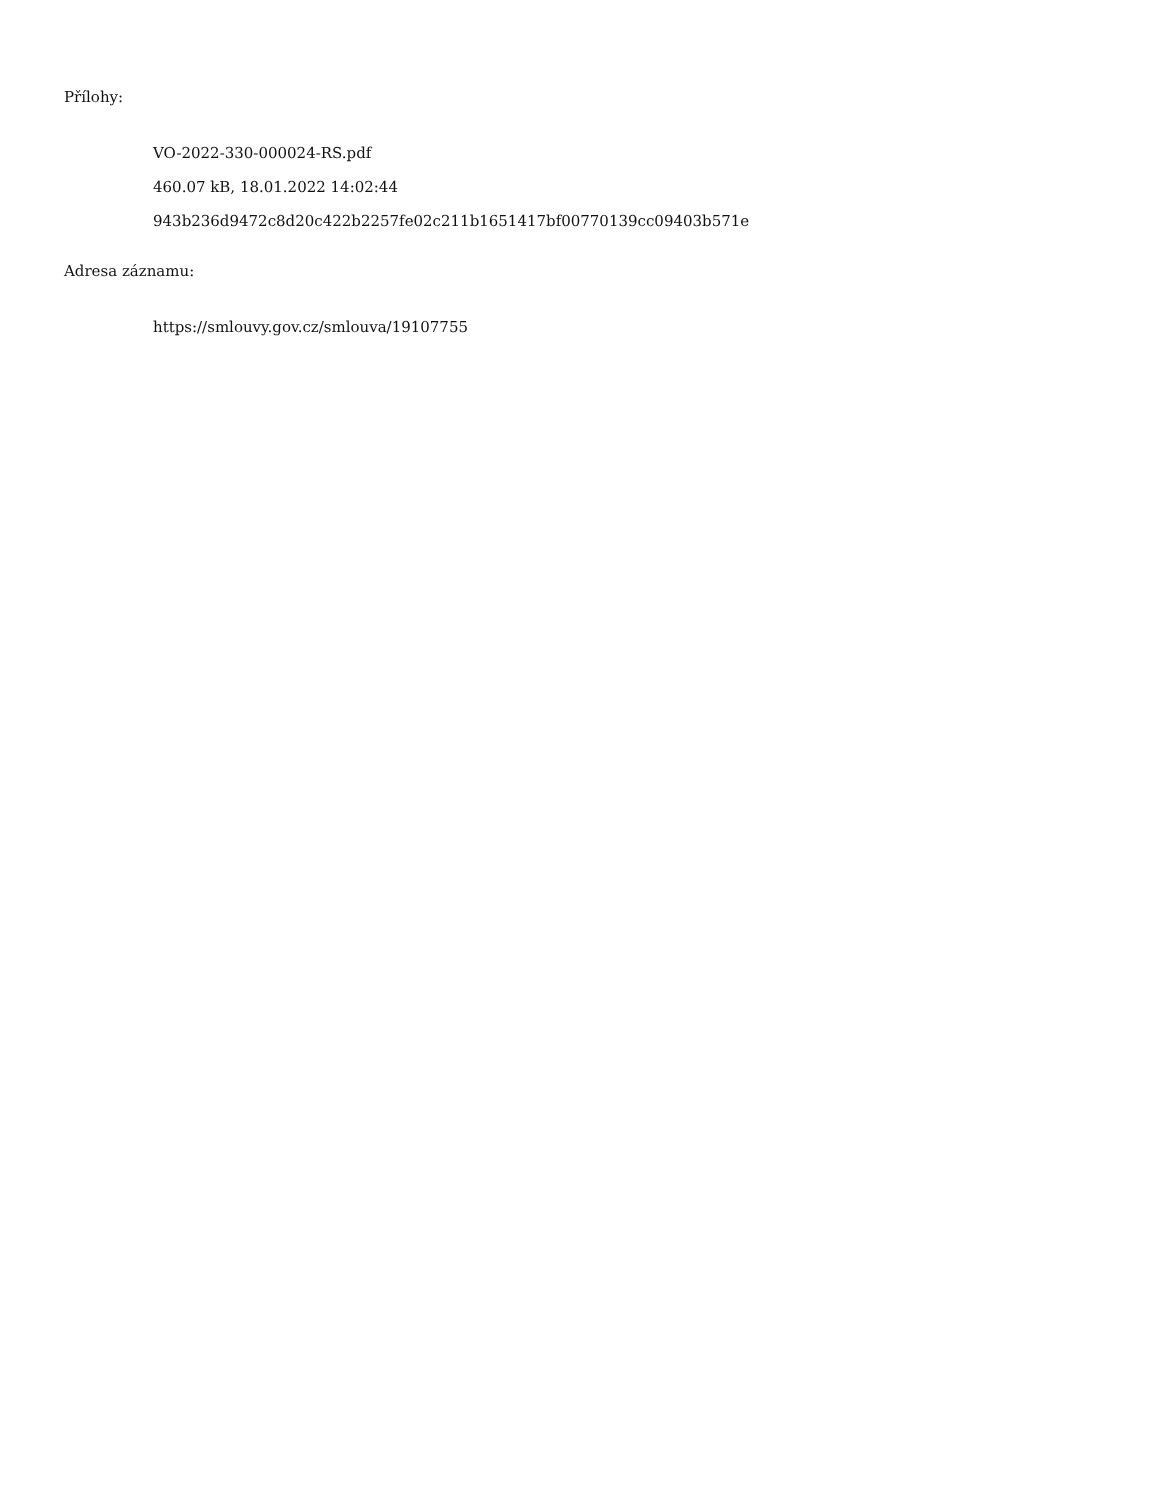Přílohy:
VO-2022-330-000024-RS.pdf
460.07 kB, 18.01.2022 14:02:44
943b236d9472c8d20c422b2257fe02c211b1651417bf00770139cc09403b571e
Adresa záznamu:
https://smlouvy.gov.cz/smlouva/19107755